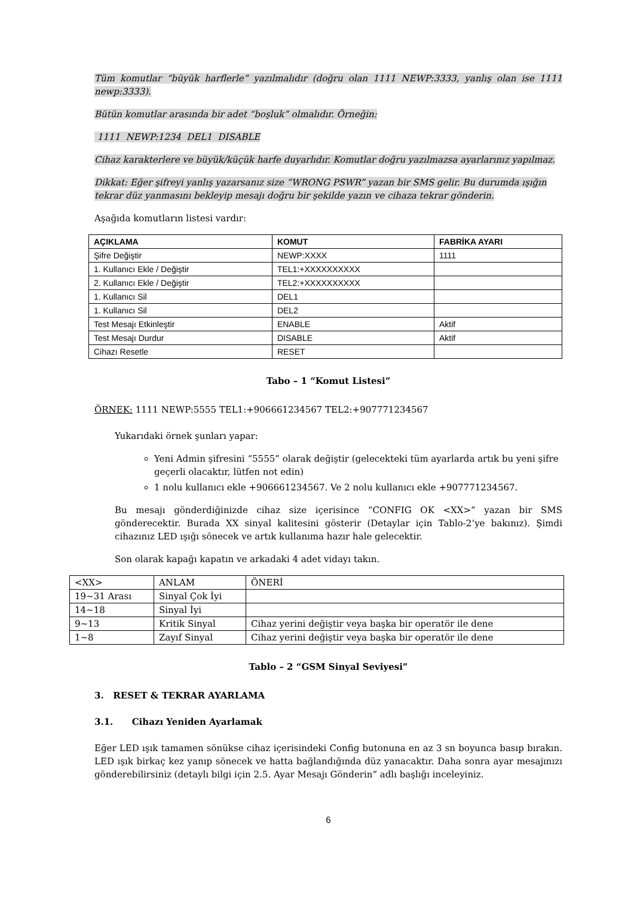Tüm komutlar “büyük harflerle” yazılmalıdır (doğru olan 1111 NEWP:3333, yanlış olan ise 1111 newp:3333).
Bütün komutlar arasında bir adet “boşluk” olmalıdır. Örneğin:
1111 NEWP:1234 DEL1 DISABLE
Cihaz karakterlere ve büyük/küçük harfe duyarlıdır. Komutlar doğru yazılmazsa ayarlarınız yapılmaz.
Dikkat: Eğer şifreyi yanlış yazarsanız size “WRONG PSWR” yazan bir SMS gelir. Bu durumda ışığın tekrar düz yanmasını bekleyip mesajı doğru bir şekilde yazın ve cihaza tekrar gönderin.
Aşağıda komutların listesi vardır:
| AÇIKLAMA | KOMUT | FABRİKA AYARI |
| --- | --- | --- |
| Şifre Değiştir | NEWP:XXXX | 1111 |
| 1. Kullanıcı Ekle / Değiştir | TEL1:+XXXXXXXXXX | |
| 2. Kullanıcı Ekle / Değiştir | TEL2:+XXXXXXXXXX | |
| 1. Kullanıcı Sil | DEL1 | |
| 1. Kullanıcı Sil | DEL2 | |
| Test Mesajı Etkinleştir | ENABLE | Aktif |
| Test Mesajı Durdur | DISABLE | Aktif |
| Cihazı Resetle | RESET | |
Tabo – 1 “Komut Listesi”
ÖRNEK: 1111 NEWP:5555 TEL1:+906661234567 TEL2:+907771234567
Yukarıdaki örnek şunları yapar:
Yeni Admin şifresini “5555” olarak değiştir (gelecekteki tüm ayarlarda artık bu yeni şifre geçerli olacaktır, lütfen not edin)
1 nolu kullanıcı ekle +906661234567. Ve 2 nolu kullanıcı ekle +907771234567.
Bu mesajı gönderdiğinizde cihaz size içerisince “CONFIG OK <XX>” yazan bir SMS gönderecektir. Burada XX sinyal kalitesini gösterir (Detaylar için Tablo-2’ye bakınız). Şimdi cihazınız LED ışığı sönecek ve artık kullanıma hazır hale gelecektir.
Son olarak kapağı kapatın ve arkadaki 4 adet vidayı takın.
| <XX> | ANLAM | ÖNERİ |
| 19~31 Arası | Sinyal Çok İyi | |
| 14~18 | Sinyal İyi | |
| 9~13 | Kritik Sinyal | Cihaz yerini değiştir veya başka bir operatör ile dene |
| 1~8 | Zayıf Sinyal | Cihaz yerini değiştir veya başka bir operatör ile dene |
Tablo – 2 “GSM Sinyal Seviyesi”
3. RESET & TEKRAR AYARLAMA
3.1. Cihazı Yeniden Ayarlamak
Eğer LED ışık tamamen sönükse cihaz içerisindeki Config butonuna en az 3 sn boyunca basıp bırakın. LED ışık birkaç kez yanıp sönecek ve hatta bağlandığında düz yanacaktır. Daha sonra ayar mesajınızı gönderebilirsiniz (detaylı bilgi için 2.5. Ayar Mesajı Gönderin” adlı başlığı inceleyiniz.
6